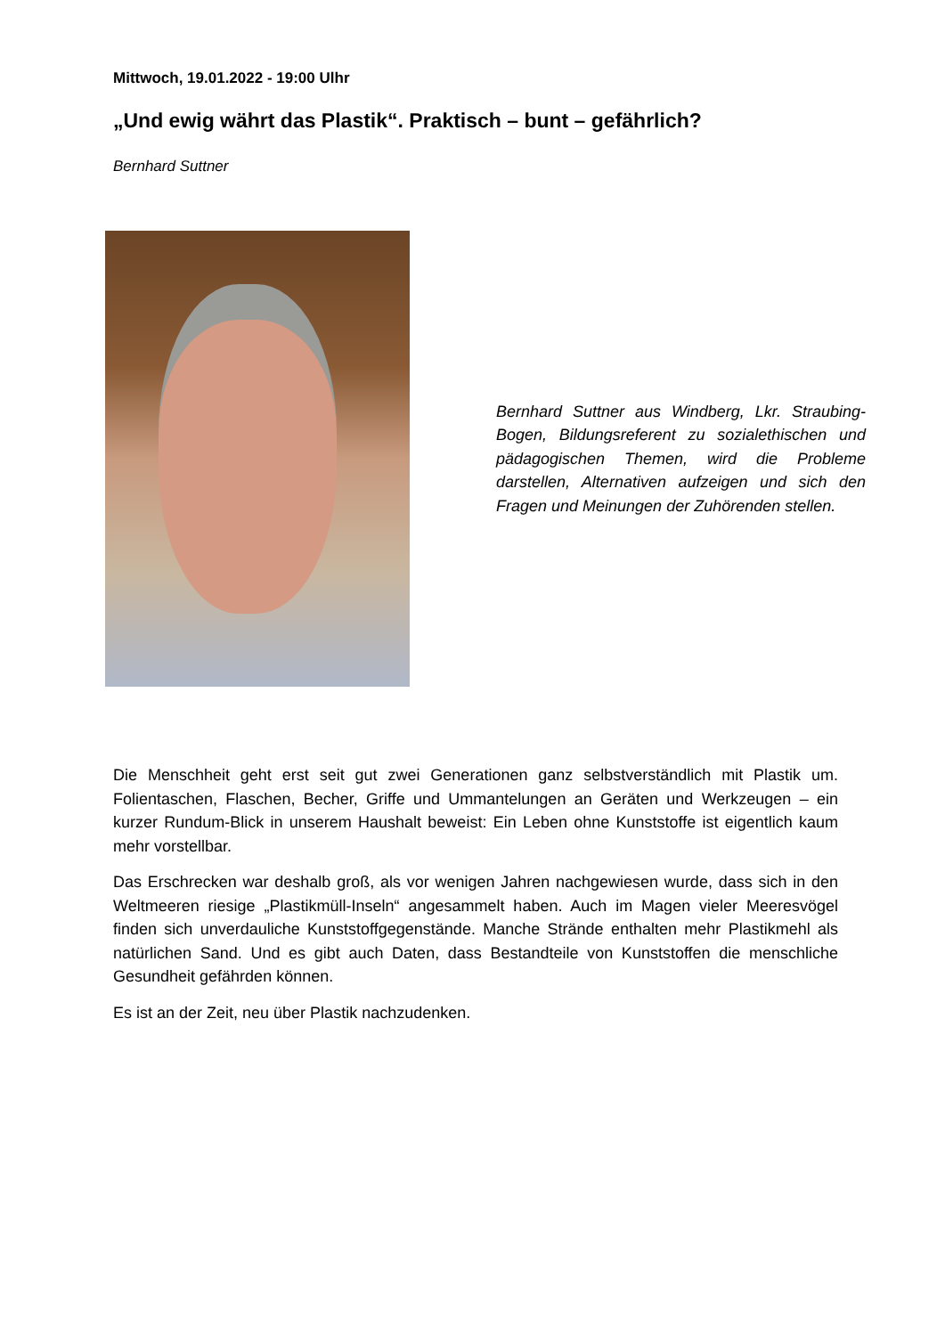Mittwoch, 19.01.2022 - 19:00 Ulhr
„Und ewig währt das Plastik“. Praktisch – bunt – gefährlich?
Bernhard Suttner
Bernhard Suttner aus Windberg, Lkr. Straubing-Bogen, Bildungsreferent zu sozialethischen und pädagogischen Themen, wird die Probleme darstellen, Alternativen aufzeigen und sich den Fragen und Meinungen der Zuhörenden stellen.
Die Menschheit geht erst seit gut zwei Generationen ganz selbstverständlich mit Plastik um. Folientaschen, Flaschen, Becher, Griffe und Ummantelungen an Geräten und Werkzeugen – ein kurzer Rundum-Blick in unserem Haushalt beweist: Ein Leben ohne Kunststoffe ist eigentlich kaum mehr vorstellbar.
Das Erschrecken war deshalb groß, als vor wenigen Jahren nachgewiesen wurde, dass sich in den Weltmeeren riesige „Plastikmüll-Inseln“ angesammelt haben. Auch im Magen vieler Meeresvögel finden sich unverdauliche Kunststoffgegenstände. Manche Strände enthalten mehr Plastikmehl als natürlichen Sand. Und es gibt auch Daten, dass Bestandteile von Kunststoffen die menschliche Gesundheit gefährden können.
Es ist an der Zeit, neu über Plastik nachzudenken.